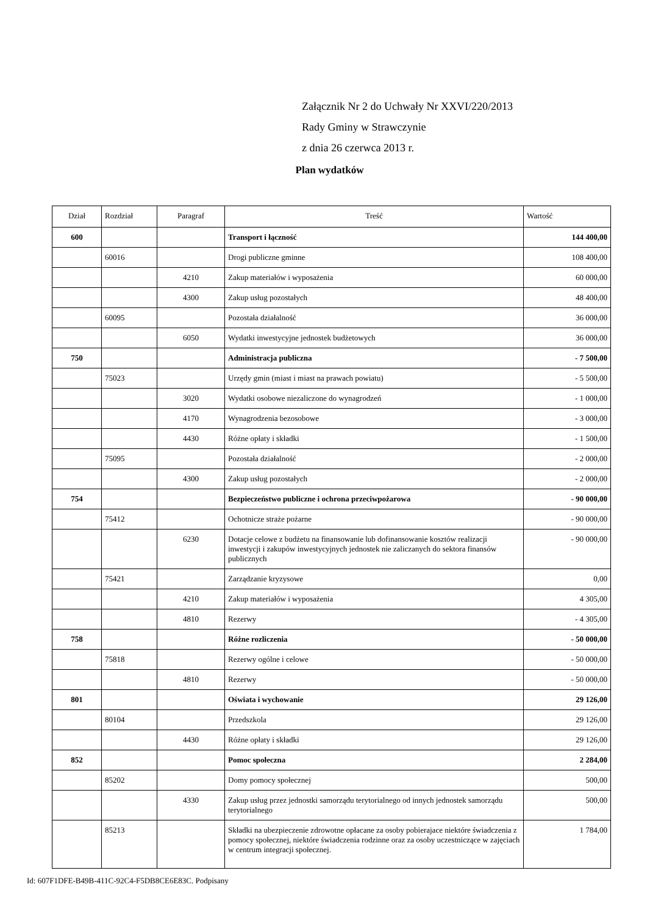Załącznik Nr 2 do Uchwały Nr XXVI/220/2013
Rady Gminy w Strawczynie
z dnia 26 czerwca 2013 r.
Plan wydatków
| Dział | Rozdział | Paragraf | Treść | Wartość |
| 600 | | | Transport i łączność | 144 400,00 |
| | 60016 | | Drogi publiczne gminne | 108 400,00 |
| | | 4210 | Zakup materiałów i wyposażenia | 60 000,00 |
| | | 4300 | Zakup usług pozostałych | 48 400,00 |
| | 60095 | | Pozostała działalność | 36 000,00 |
| | | 6050 | Wydatki inwestycyjne jednostek budżetowych | 36 000,00 |
| 750 | | | Administracja publiczna | - 7 500,00 |
| | 75023 | | Urzędy gmin (miast i miast na prawach powiatu) | - 5 500,00 |
| | | 3020 | Wydatki osobowe niezaliczone do wynagrodzeń | - 1 000,00 |
| | | 4170 | Wynagrodzenia bezosobowe | - 3 000,00 |
| | | 4430 | Różne opłaty i składki | - 1 500,00 |
| | 75095 | | Pozostała działalność | - 2 000,00 |
| | | 4300 | Zakup usług pozostałych | - 2 000,00 |
| 754 | | | Bezpieczeństwo publiczne i ochrona przeciwpożarowa | - 90 000,00 |
| | 75412 | | Ochotnicze straże pożarne | - 90 000,00 |
| | | 6230 | Dotacje celowe z budżetu na finansowanie lub dofinansowanie kosztów realizacji inwestycji i zakupów inwestycyjnych jednostek nie zaliczanych do sektora finansów publicznych | - 90 000,00 |
| | 75421 | | Zarządzanie kryzysowe | 0,00 |
| | | 4210 | Zakup materiałów i wyposażenia | 4 305,00 |
| | | 4810 | Rezerwy | - 4 305,00 |
| 758 | | | Różne rozliczenia | - 50 000,00 |
| | 75818 | | Rezerwy ogólne i celowe | - 50 000,00 |
| | | 4810 | Rezerwy | - 50 000,00 |
| 801 | | | Oświata i wychowanie | 29 126,00 |
| | 80104 | | Przedszkola | 29 126,00 |
| | | 4430 | Różne opłaty i składki | 29 126,00 |
| 852 | | | Pomoc społeczna | 2 284,00 |
| | 85202 | | Domy pomocy społecznej | 500,00 |
| | | 4330 | Zakup usług przez jednostki samorządu terytorialnego od innych jednostek samorządu terytorialnego | 500,00 |
| | 85213 | | Składki na ubezpieczenie zdrowotne opłacane za osoby pobierajace niektóre świadczenia z pomocy społecznej, niektóre świadczenia rodzinne oraz za osoby uczestniczące w zajęciach w centrum integracji społecznej. | 1 784,00 |
Id: 607F1DFE-B49B-411C-92C4-F5DB8CE6E83C. Podpisany